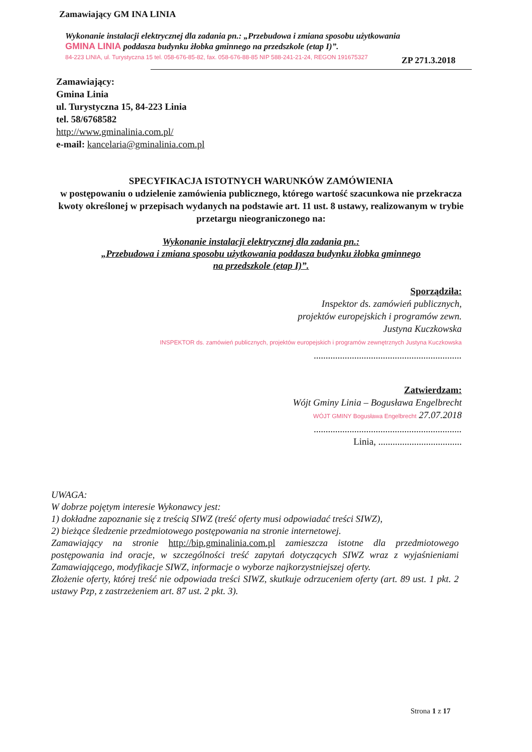Zamawiający GM INA LINIA
Wykonanie instalacji elektrycznej dla zadania pn.: „Przebudowa i zmiana sposobu użytkowania
GMINA LINIA poddasza budynku żłobka gminnego na przedszkole (etap I)”.
84-223 LINIA, ul. Turystyczna 15 tel. 058-676-85-82, fax. 058-676-88-85 NIP 588-241-21-24, REGON 191675327
ZP 271.3.2018
Zamawiający:
Gmina Linia
ul. Turystyczna 15, 84-223 Linia
tel. 58/6768582
http://www.gminalinia.com.pl/
e-mail: kancelaria@gminalinia.com.pl
SPECYFIKACJA ISTOTNYCH WARUNKÓW ZAMÓWIENIA
w postępowaniu o udzielenie zamówienia publicznego, którego wartość szacunkowa nie przekracza kwoty określonej w przepisach wydanych na podstawie art. 11 ust. 8 ustawy, realizowanym w trybie przetargu nieograniczonego na:
Wykonanie instalacji elektrycznej dla zadania pn.:
„Przebudowa i zmiana sposobu użytkowania poddasza budynku żłobka gminnego
na przedszkole (etap I)”.
Sporządziła:
Inspektor ds. zamówień publicznych,
projektów europejskich i programów zewn.
Justyna Kuczkowska
INSPEKTOR ds. zamówień publicznych, projektów europejskich i programów zewnętrznych Justyna Kuczkowska
..............................................................
Zatwierdzam:
Wójt Gminy Linia – Bogusława Engelbrecht
WÓJT GMINY Bogusława Engelbrecht 27.07.2018
..............................................................
Linia, ...................................
UWAGA:
W dobrze pojętym interesie Wykonawcy jest:
1) dokładne zapoznanie się z treścią SIWZ (treść oferty musi odpowiadać treści SIWZ),
2) bieżące śledzenie przedmiotowego postępowania na stronie internetowej.
Zamawiający na stronie http://bip.gminalinia.com.pl zamieszcza istotne dla przedmiotowego postępowania ind oracje, w szczególności treść zapytań dotyczących SIWZ wraz z wyjaśnieniami Zamawiającego, modyfikacje SIWZ, informacje o wyborze najkorzystniejszej oferty.
Złożenie oferty, której treść nie odpowiada treści SIWZ, skutkuje odrzuceniem oferty (art. 89 ust. 1 pkt. 2 ustawy Pzp, z zastrzeżeniem art. 87 ust. 2 pkt. 3).
Strona 1 z 17